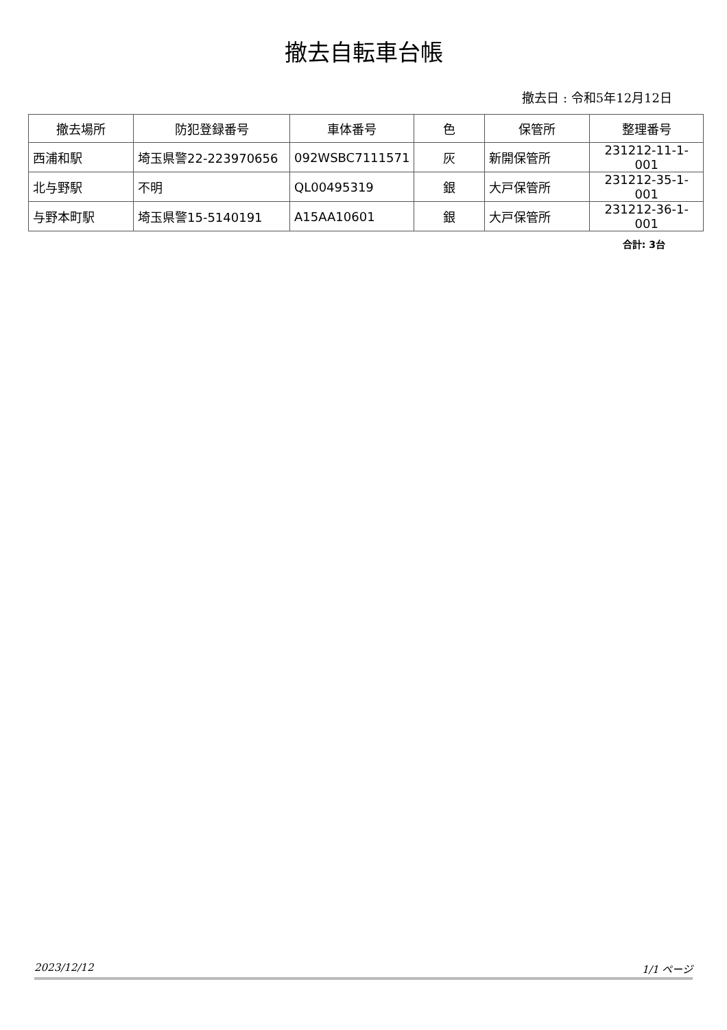撤去自転車台帳
撤去日 : 令和5年12月12日
| 撤去場所 | 防犯登録番号 | 車体番号 | 色 | 保管所 | 整理番号 |
| --- | --- | --- | --- | --- | --- |
| 西浦和駅 | 埼玉県警22-223970656 | 092WSBC7111571 | 灰 | 新開保管所 | 231212-11-1-001 |
| 北与野駅 | 不明 | QL00495319 | 銀 | 大戸保管所 | 231212-35-1-001 |
| 与野本町駅 | 埼玉県警15-5140191 | A15AA10601 | 銀 | 大戸保管所 | 231212-36-1-001 |
合計: 3台
2023/12/12 1/1 ページ